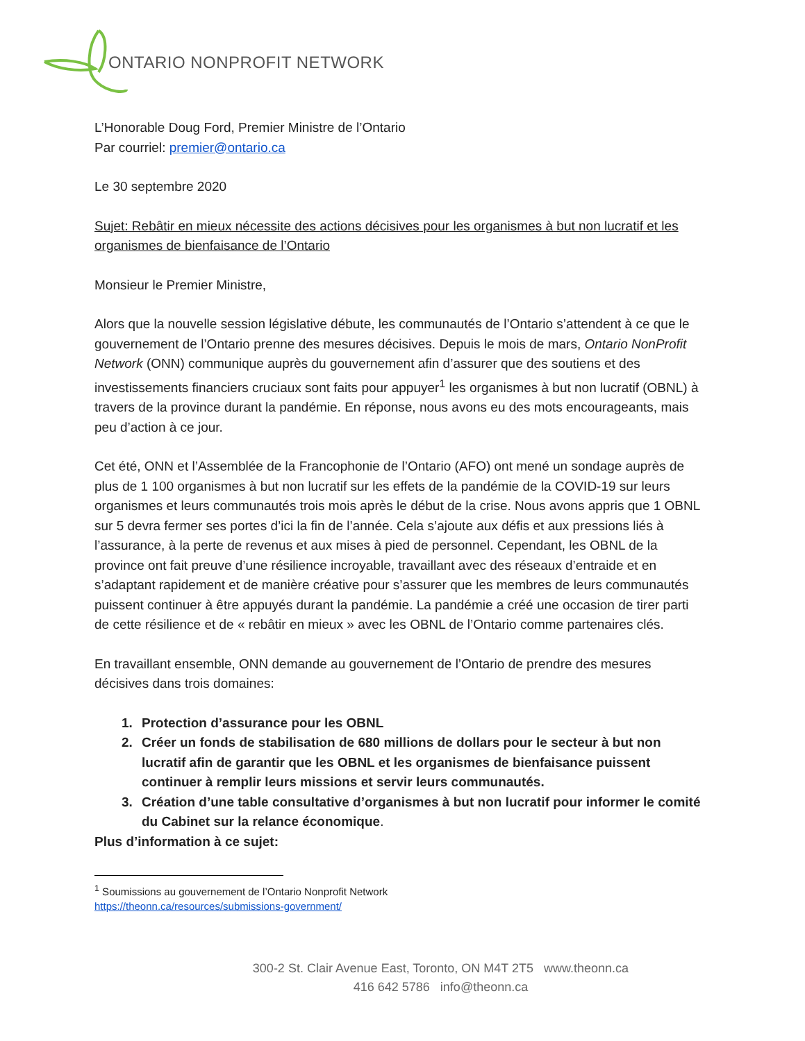ONTARIO NONPROFIT NETWORK
L’Honorable Doug Ford, Premier Ministre de l’Ontario
Par courriel: premier@ontario.ca
Le 30 septembre 2020
Sujet: Rebâtir en mieux nécessite des actions décisives pour les organismes à but non lucratif et les organismes de bienfaisance de l’Ontario
Monsieur le Premier Ministre,
Alors que la nouvelle session législative débute, les communautés de l’Ontario s’attendent à ce que le gouvernement de l’Ontario prenne des mesures décisives. Depuis le mois de mars, Ontario NonProfit Network (ONN) communique auprès du gouvernement afin d’assurer que des soutiens et des investissements financiers cruciaux sont faits pour appuyer<sup>1</sup> les organismes à but non lucratif (OBNL) à travers de la province durant la pandémie. En réponse, nous avons eu des mots encourageants, mais peu d’action à ce jour.
Cet été, ONN et l’Assemblée de la Francophonie de l’Ontario (AFO) ont mené un sondage auprès de plus de 1 100 organismes à but non lucratif sur les effets de la pandémie de la COVID-19 sur leurs organismes et leurs communautés trois mois après le début de la crise. Nous avons appris que 1 OBNL sur 5 devra fermer ses portes d’ici la fin de l’année. Cela s’ajoute aux défis et aux pressions liés à l’assurance, à la perte de revenus et aux mises à pied de personnel. Cependant, les OBNL de la province ont fait preuve d’une résilience incroyable, travaillant avec des réseaux d’entraide et en s’adaptant rapidement et de manière créative pour s’assurer que les membres de leurs communautés puissent continuer à être appuyés durant la pandémie. La pandémie a créé une occasion de tirer parti de cette résilience et de « rebâtir en mieux » avec les OBNL de l’Ontario comme partenaires clés.
En travaillant ensemble, ONN demande au gouvernement de l’Ontario de prendre des mesures décisives dans trois domaines:
1. Protection d’assurance pour les OBNL
2. Créer un fonds de stabilisation de 680 millions de dollars pour le secteur à but non lucratif afin de garantir que les OBNL et les organismes de bienfaisance puissent continuer à remplir leurs missions et servir leurs communautés.
3. Création d’une table consultative d’organismes à but non lucratif pour informer le comité du Cabinet sur la relance économique.
Plus d’information à ce sujet:
<sup>1</sup> Soumissions au gouvernement de l’Ontario Nonprofit Network
https://theonn.ca/resources/submissions-government/
300-2 St. Clair Avenue East, Toronto, ON M4T 2T5 www.theonn.ca
416 642 5786 info@theonn.ca